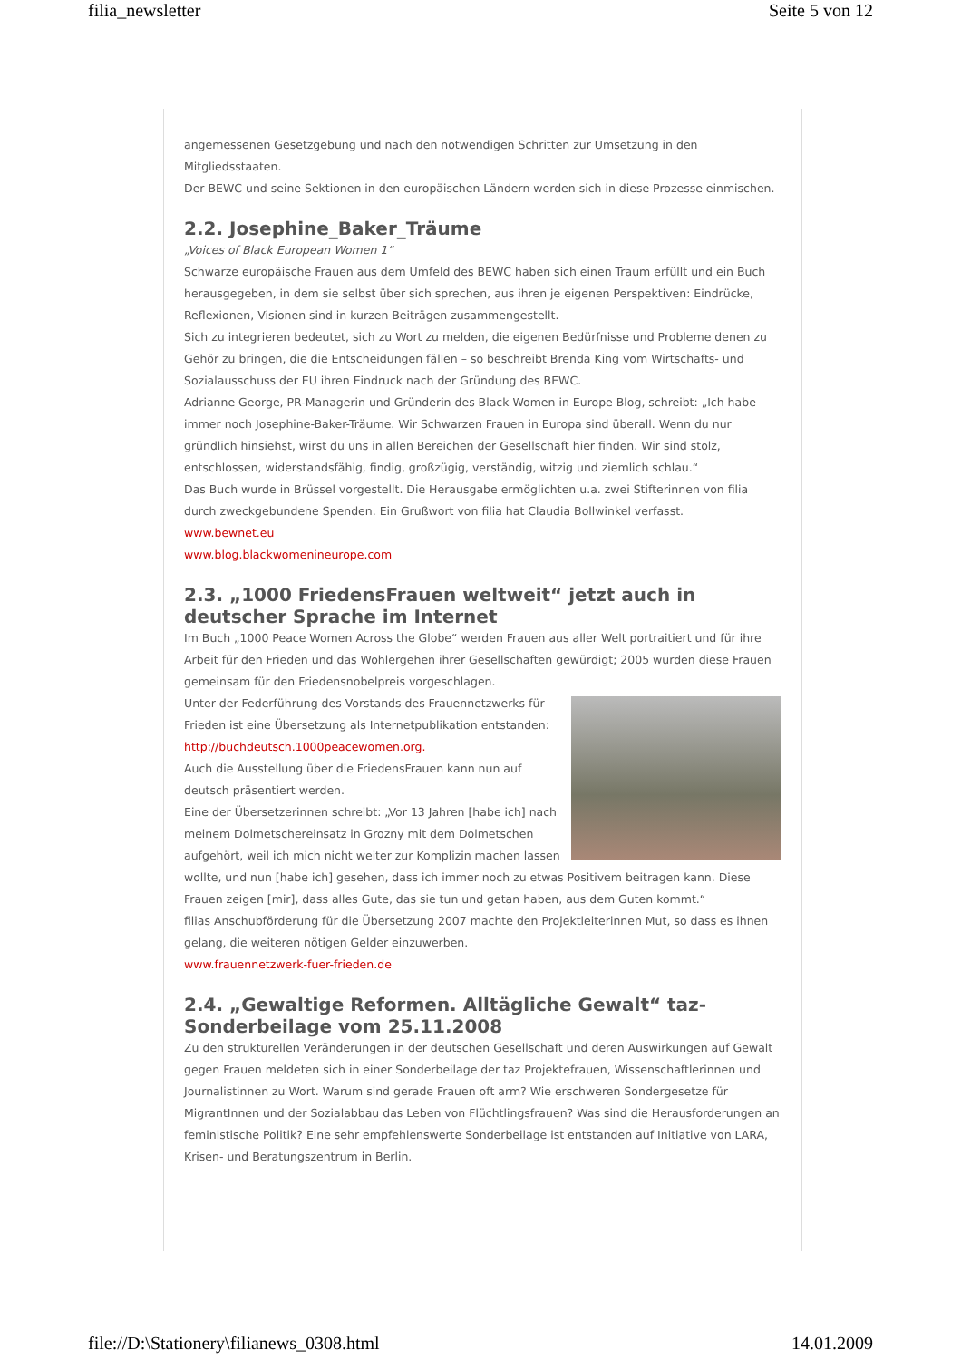filia_newsletter Seite 5 von 12
angemessenen Gesetzgebung und nach den notwendigen Schritten zur Umsetzung in den Mitgliedsstaaten.
Der BEWC und seine Sektionen in den europäischen Ländern werden sich in diese Prozesse einmischen.
2.2. Josephine_Baker_Träume
„Voices of Black European Women 1“
Schwarze europäische Frauen aus dem Umfeld des BEWC haben sich einen Traum erfüllt und ein Buch herausgegeben, in dem sie selbst über sich sprechen, aus ihren je eigenen Perspektiven: Eindrücke, Reflexionen, Visionen sind in kurzen Beiträgen zusammengestellt.
Sich zu integrieren bedeutet, sich zu Wort zu melden, die eigenen Bedürfnisse und Probleme denen zu Gehör zu bringen, die die Entscheidungen fällen – so beschreibt Brenda King vom Wirtschafts- und Sozialausschuss der EU ihren Eindruck nach der Gründung des BEWC.
Adrianne George, PR-Managerin und Gründerin des Black Women in Europe Blog, schreibt: „Ich habe immer noch Josephine-Baker-Träume. Wir Schwarzen Frauen in Europa sind überall. Wenn du nur gründlich hinsiehst, wirst du uns in allen Bereichen der Gesellschaft hier finden. Wir sind stolz, entschlossen, widerstandsfähig, findig, großzügig, verständig, witzig und ziemlich schlau.“
Das Buch wurde in Brüssel vorgestellt. Die Herausgabe ermöglichten u.a. zwei Stifterinnen von filia durch zweckgebundene Spenden. Ein Grußwort von filia hat Claudia Bollwinkel verfasst.
www.bewnet.eu
www.blog.blackwomenineurope.com
2.3. „1000 FriedensFrauen weltweit“ jetzt auch in deutscher Sprache im Internet
Im Buch „1000 Peace Women Across the Globe“ werden Frauen aus aller Welt portraitiert und für ihre Arbeit für den Frieden und das Wohlergehen ihrer Gesellschaften gewürdigt; 2005 wurden diese Frauen gemeinsam für den Friedensnobelpreis vorgeschlagen.
Unter der Federführung des Vorstands des Frauennetzwerks für Frieden ist eine Übersetzung als Internetpublikation entstanden: http://buchdeutsch.1000peacewomen.org.
Auch die Ausstellung über die FriedensFrauen kann nun auf deutsch präsentiert werden.
Eine der Übersetzerinnen schreibt: „Vor 13 Jahren [habe ich] nach meinem Dolmetschereinsatz in Grozny mit dem Dolmetschen aufgehört, weil ich mich nicht weiter zur Komplizin machen lassen wollte, und nun [habe ich] gesehen, dass ich immer noch zu etwas Positivem beitragen kann. Diese Frauen zeigen [mir], dass alles Gute, das sie tun und getan haben, aus dem Guten kommt.“
filias Anschubförderung für die Übersetzung 2007 machte den Projektleiterinnen Mut, so dass es ihnen gelang, die weiteren nötigen Gelder einzuwerben.
www.frauennetzwerk-fuer-frieden.de
2.4. „Gewaltige Reformen. Alltägliche Gewalt“ taz- Sonderbeilage vom 25.11.2008
Zu den strukturellen Veränderungen in der deutschen Gesellschaft und deren Auswirkungen auf Gewalt gegen Frauen meldeten sich in einer Sonderbeilage der taz Projektefrauen, Wissenschaftlerinnen und Journalistinnen zu Wort. Warum sind gerade Frauen oft arm? Wie erschweren Sondergesetze für MigrantInnen und der Sozialabbau das Leben von Flüchtlingsfrauen? Was sind die Herausforderungen an feministische Politik? Eine sehr empfehlenswerte Sonderbeilage ist entstanden auf Initiative von LARA, Krisen- und Beratungszentrum in Berlin.
file://D:\Stationery\filianews_0308.html 14.01.2009